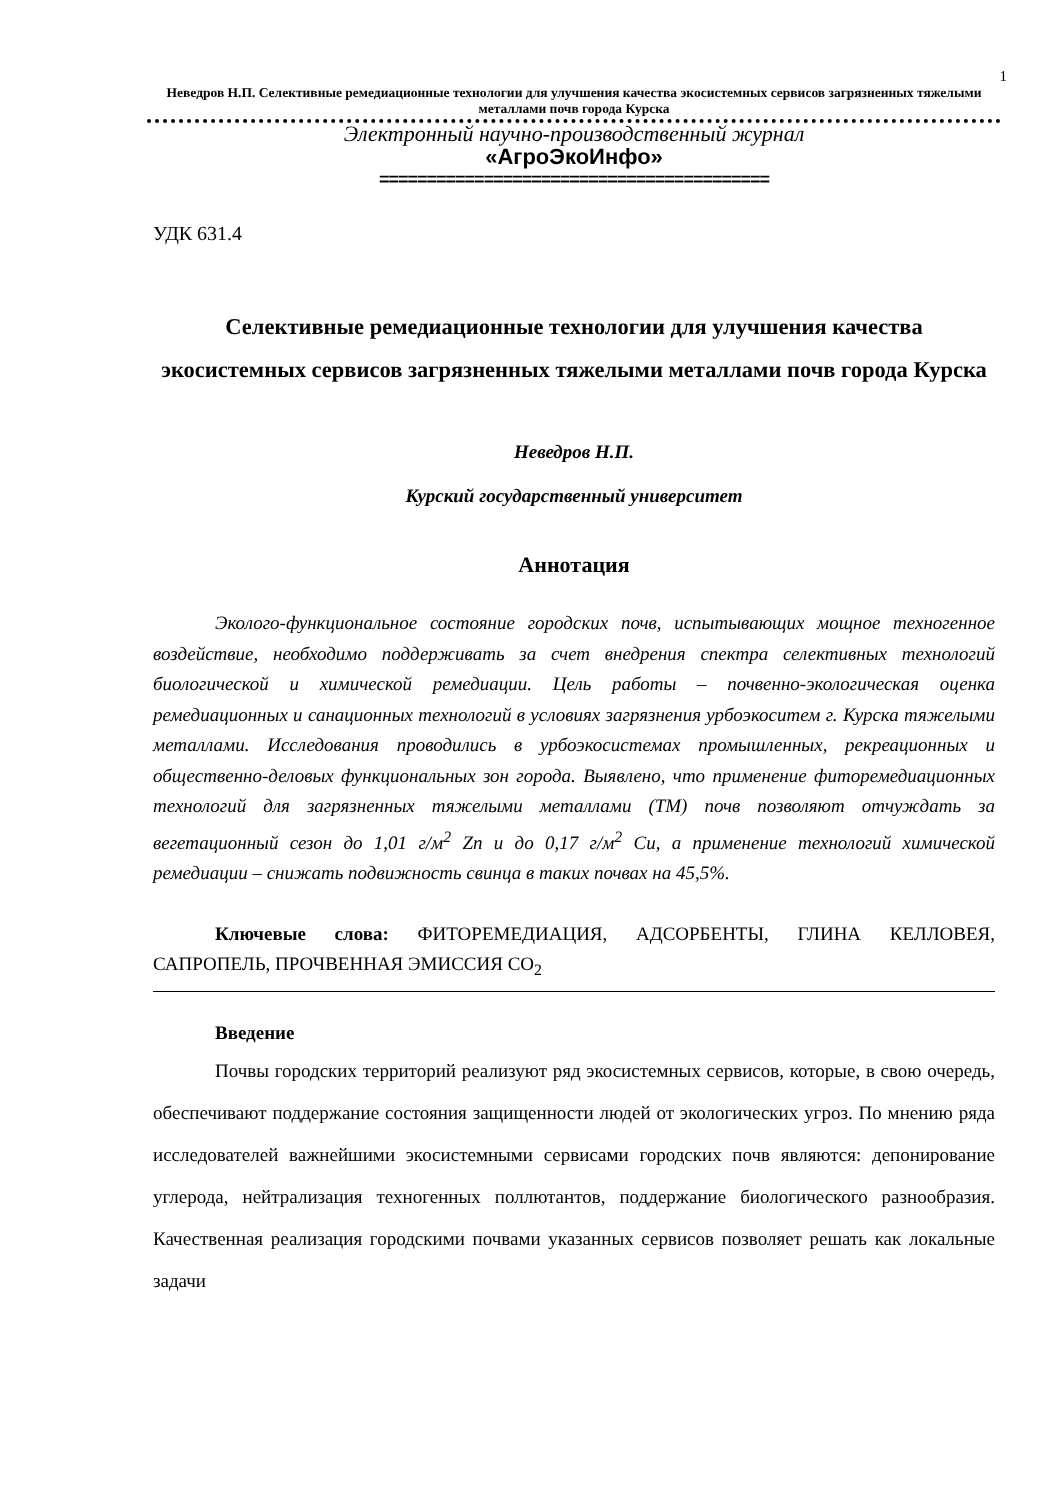1
Неведров Н.П. Селективные ремедиационные технологии для улучшения качества экосистемных сервисов загрязненных тяжелыми металлами почв города Курска
Электронный научно-производственный журнал
«АгроЭкоИнфо»
=========================================
УДК 631.4
Селективные ремедиационные технологии для улучшения качества экосистемных сервисов загрязненных тяжелыми металлами почв города Курска
Неведров Н.П.
Курский государственный университет
Аннотация
Эколого-функциональное состояние городских почв, испытывающих мощное техногенное воздействие, необходимо поддерживать за счет внедрения спектра селективных технологий биологической и химической ремедиации. Цель работы – почвенно-экологическая оценка ремедиационных и санационных технологий в условиях загрязнения урбоэкоситем г. Курска тяжелыми металлами. Исследования проводились в урбоэкосистемах промышленных, рекреационных и общественно-деловых функциональных зон города. Выявлено, что применение фиторемедиационных технологий для загрязненных тяжелыми металлами (ТМ) почв позволяют отчуждать за вегетационный сезон до 1,01 г/м<sup>2</sup> Zn и до 0,17 г/м<sup>2</sup> Cu, а применение технологий химической ремедиации – снижать подвижность свинца в таких почвах на 45,5%.
Ключевые слова: ФИТОРЕМЕДИАЦИЯ, АДСОРБЕНТЫ, ГЛИНА КЕЛЛОВЕЯ, САПРОПЕЛЬ, ПРОЧВЕННАЯ ЭМИССИЯ СО<sub>2</sub>
Введение
Почвы городских территорий реализуют ряд экосистемных сервисов, которые, в свою очередь, обеспечивают поддержание состояния защищенности людей от экологических угроз. По мнению ряда исследователей важнейшими экосистемными сервисами городских почв являются: депонирование углерода, нейтрализация техногенных поллютантов, поддержание биологического разнообразия. Качественная реализация городскими почвами указанных сервисов позволяет решать как локальные задачи